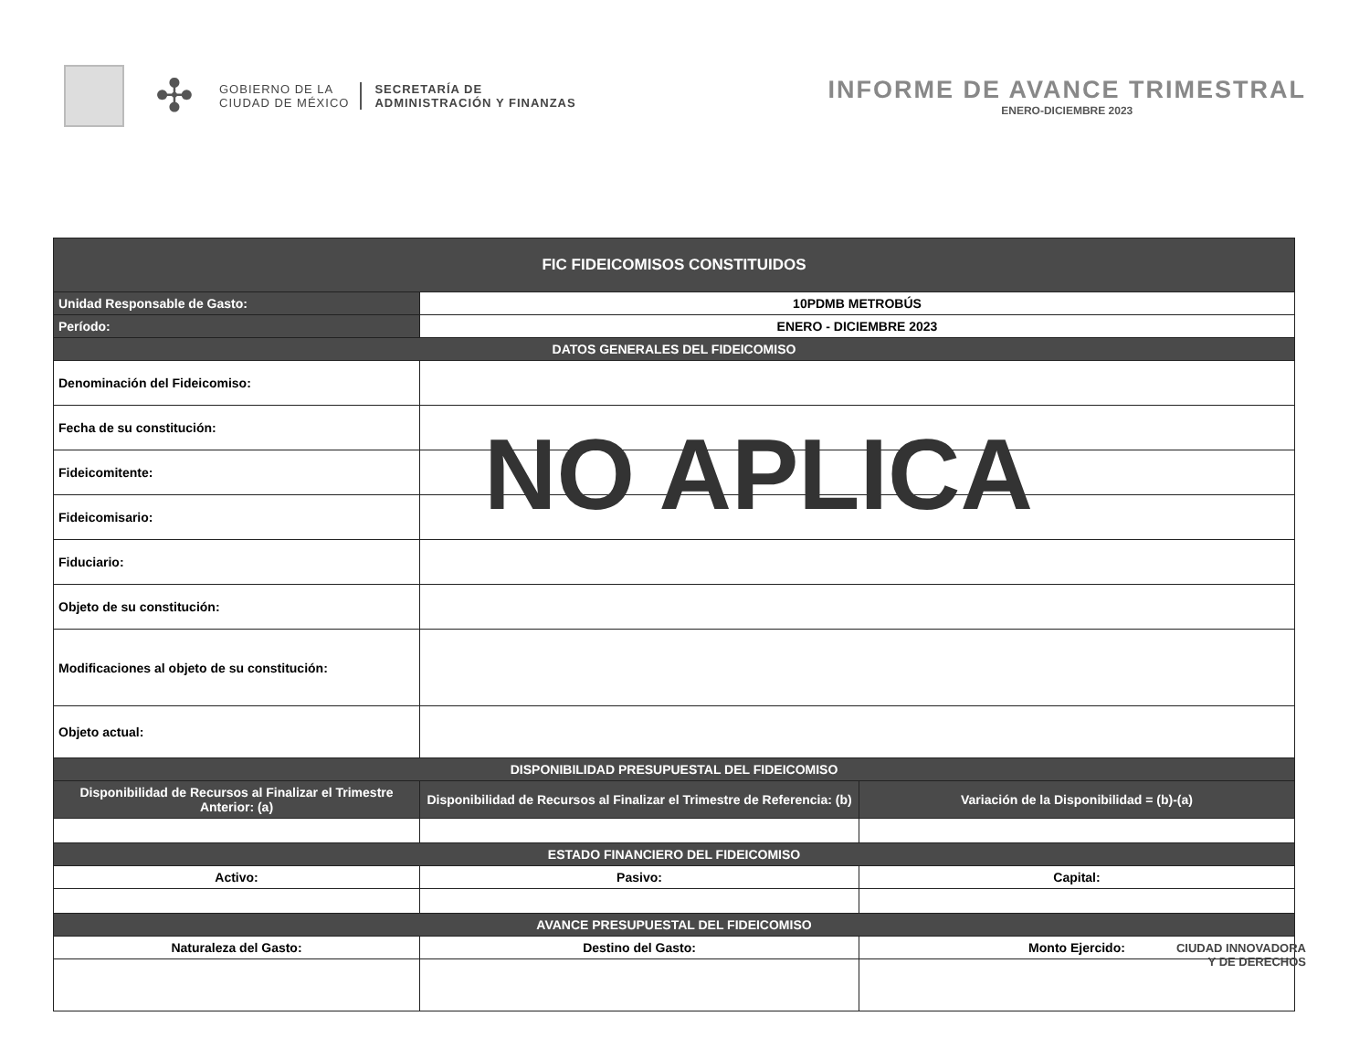✣
GOBIERNO DE LA
CIUDAD DE MÉXICO
SECRETARÍA DE
ADMINISTRACIÓN Y FINANZAS
INFORME DE AVANCE TRIMESTRAL
ENERO-DICIEMBRE 2023
| FIC FIDEICOMISOS CONSTITUIDOS | | |
| --- | --- | --- |
| Unidad Responsable de Gasto: | 10PDMB METROBÚS | |
| Período: | ENERO - DICIEMBRE 2023 | |
| DATOS GENERALES DEL FIDEICOMISO | | |
| Denominación del Fideicomiso: | | |
| Fecha de su constitución: | | |
| Fideicomitente: | | |
| Fideicomisario: | | |
| Fiduciario: | | |
| Objeto de su constitución: | | |
| Modificaciones al objeto de su constitución: | | |
| Objeto actual: | | |
| DISPONIBILIDAD PRESUPUESTAL DEL FIDEICOMISO | | |
| Disponibilidad de Recursos al Finalizar el Trimestre Anterior: (a) | Disponibilidad de Recursos al Finalizar el Trimestre de Referencia: (b) | Variación de la Disponibilidad = (b)-(a) |
| ESTADO FINANCIERO DEL FIDEICOMISO | | |
| Activo: | Pasivo: | Capital: |
| AVANCE PRESUPUESTAL DEL FIDEICOMISO | | |
| Naturaleza del Gasto: | Destino del Gasto: | Monto Ejercido: |
NO APLICA
CIUDAD INNOVADORA
Y DE DERECHOS